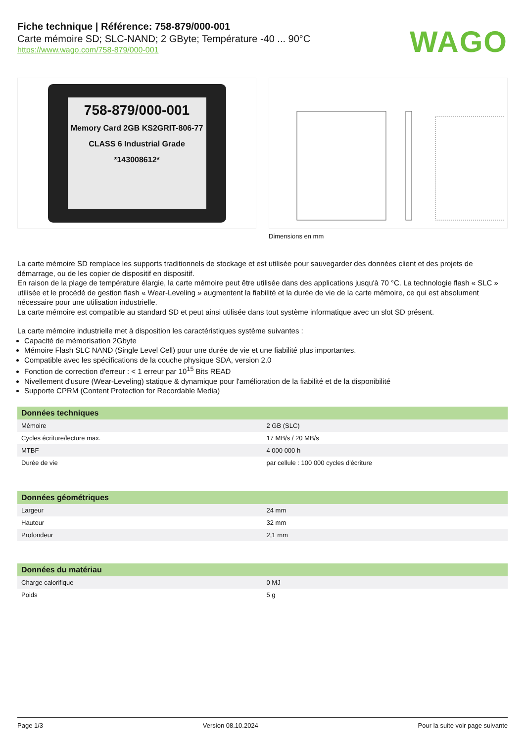Fiche technique | Référence: 758-879/000-001
Carte mémoire SD; SLC-NAND; 2 GByte; Température -40 ... 90°C
https://www.wago.com/758-879/000-001
WAGO
758-879/000-001
Memory Card 2GB KS2GRIT-806-77 CLASS 6 Industrial Grade *143008612*
Dimensions en mm
La carte mémoire SD remplace les supports traditionnels de stockage et est utilisée pour sauvegarder des données client et des projets de démarrage, ou de les copier de dispositif en dispositif.
En raison de la plage de température élargie, la carte mémoire peut être utilisée dans des applications jusqu'à 70 °C. La technologie flash « SLC » utilisée et le procédé de gestion flash « Wear-Leveling » augmentent la fiabilité et la durée de vie de la carte mémoire, ce qui est absolument nécessaire pour une utilisation industrielle.
La carte mémoire est compatible au standard SD et peut ainsi utilisée dans tout système informatique avec un slot SD présent.
La carte mémoire industrielle met à disposition les caractéristiques système suivantes :
Capacité de mémorisation 2Gbyte
Mémoire Flash SLC NAND (Single Level Cell) pour une durée de vie et une fiabilité plus importantes.
Compatible avec les spécifications de la couche physique SDA, version 2.0
Fonction de correction d'erreur : < 1 erreur par 10<sup>15</sup> Bits READ
Nivellement d'usure (Wear-Leveling) statique & dynamique pour l'amélioration de la fiabilité et de la disponibilité
Supporte CPRM (Content Protection for Recordable Media)
| Données techniques | |
| --- | --- |
| Mémoire | 2 GB (SLC) |
| Cycles écriture/lecture max. | 17 MB/s / 20 MB/s |
| MTBF | 4 000 000 h |
| Durée de vie | par cellule : 100 000 cycles d'écriture |
| Données géométriques | |
| --- | --- |
| Largeur | 24 mm |
| Hauteur | 32 mm |
| Profondeur | 2,1 mm |
| Données du matériau | |
| --- | --- |
| Charge calorifique | 0 MJ |
| Poids | 5 g |
Page 1/3 Version 08.10.2024 Pour la suite voir page suivante